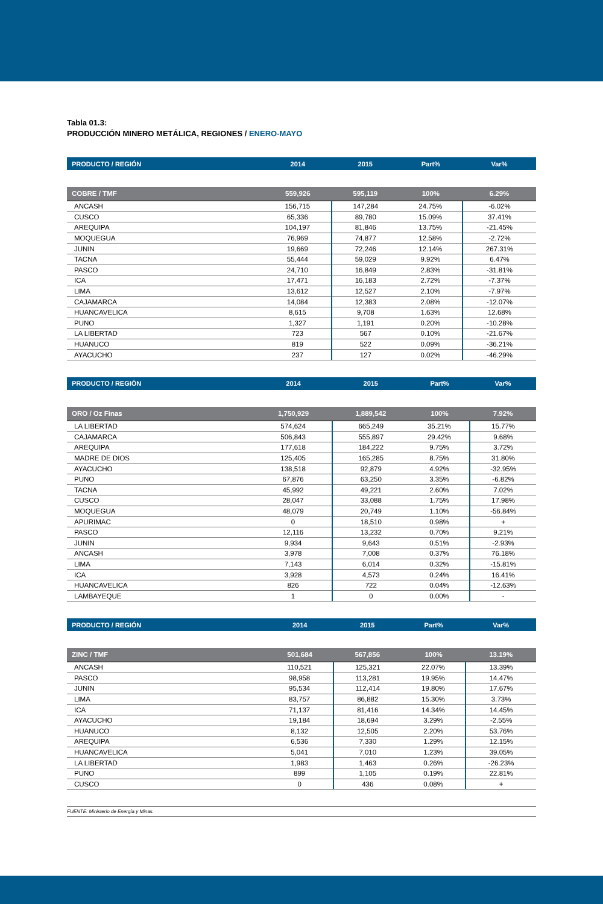Tabla 01.3:
PRODUCCIÓN MINERO METÁLICA, REGIONES / ENERO-MAYO
| PRODUCTO / REGIÓN | 2014 | 2015 | Part% | Var% |
| --- | --- | --- | --- | --- |
| COBRE / TMF | 559,926 | 595,119 | 100% | 6.29% |
| ANCASH | 156,715 | 147,284 | 24.75% | -6.02% |
| CUSCO | 65,336 | 89,780 | 15.09% | 37.41% |
| AREQUIPA | 104,197 | 81,846 | 13.75% | -21.45% |
| MOQUEGUA | 76,969 | 74,877 | 12.58% | -2.72% |
| JUNIN | 19,669 | 72,246 | 12.14% | 267.31% |
| TACNA | 55,444 | 59,029 | 9.92% | 6.47% |
| PASCO | 24,710 | 16,849 | 2.83% | -31.81% |
| ICA | 17,471 | 16,183 | 2.72% | -7.37% |
| LIMA | 13,612 | 12,527 | 2.10% | -7.97% |
| CAJAMARCA | 14,084 | 12,383 | 2.08% | -12.07% |
| HUANCAVELICA | 8,615 | 9,708 | 1.63% | 12.68% |
| PUNO | 1,327 | 1,191 | 0.20% | -10.28% |
| LA LIBERTAD | 723 | 567 | 0.10% | -21.67% |
| HUANUCO | 819 | 522 | 0.09% | -36.21% |
| AYACUCHO | 237 | 127 | 0.02% | -46.29% |
| PRODUCTO / REGIÓN | 2014 | 2015 | Part% | Var% |
| --- | --- | --- | --- | --- |
| ORO / Oz Finas | 1,750,929 | 1,889,542 | 100% | 7.92% |
| LA LIBERTAD | 574,624 | 665,249 | 35.21% | 15.77% |
| CAJAMARCA | 506,843 | 555,897 | 29.42% | 9.68% |
| AREQUIPA | 177,618 | 184,222 | 9.75% | 3.72% |
| MADRE DE DIOS | 125,405 | 165,285 | 8.75% | 31.80% |
| AYACUCHO | 138,518 | 92,879 | 4.92% | -32.95% |
| PUNO | 67,876 | 63,250 | 3.35% | -6.82% |
| TACNA | 45,992 | 49,221 | 2.60% | 7.02% |
| CUSCO | 28,047 | 33,088 | 1.75% | 17.98% |
| MOQUEGUA | 48,079 | 20,749 | 1.10% | -56.84% |
| APURIMAC | 0 | 18,510 | 0.98% | + |
| PASCO | 12,116 | 13,232 | 0.70% | 9.21% |
| JUNIN | 9,934 | 9,643 | 0.51% | -2.93% |
| ANCASH | 3,978 | 7,008 | 0.37% | 76.18% |
| LIMA | 7,143 | 6,014 | 0.32% | -15.81% |
| ICA | 3,928 | 4,573 | 0.24% | 16.41% |
| HUANCAVELICA | 826 | 722 | 0.04% | -12.63% |
| LAMBAYEQUE | 1 | 0 | 0.00% | - |
| PRODUCTO / REGIÓN | 2014 | 2015 | Part% | Var% |
| --- | --- | --- | --- | --- |
| ZINC / TMF | 501,684 | 567,856 | 100% | 13.19% |
| ANCASH | 110,521 | 125,321 | 22.07% | 13.39% |
| PASCO | 98,958 | 113,281 | 19.95% | 14.47% |
| JUNIN | 95,534 | 112,414 | 19.80% | 17.67% |
| LIMA | 83,757 | 86,882 | 15.30% | 3.73% |
| ICA | 71,137 | 81,416 | 14.34% | 14.45% |
| AYACUCHO | 19,184 | 18,694 | 3.29% | -2.55% |
| HUANUCO | 8,132 | 12,505 | 2.20% | 53.76% |
| AREQUIPA | 6,536 | 7,330 | 1.29% | 12.15% |
| HUANCAVELICA | 5,041 | 7,010 | 1.23% | 39.05% |
| LA LIBERTAD | 1,983 | 1,463 | 0.26% | -26.23% |
| PUNO | 899 | 1,105 | 0.19% | 22.81% |
| CUSCO | 0 | 436 | 0.08% | + |
FUENTE: Ministerio de Energía y Minas.